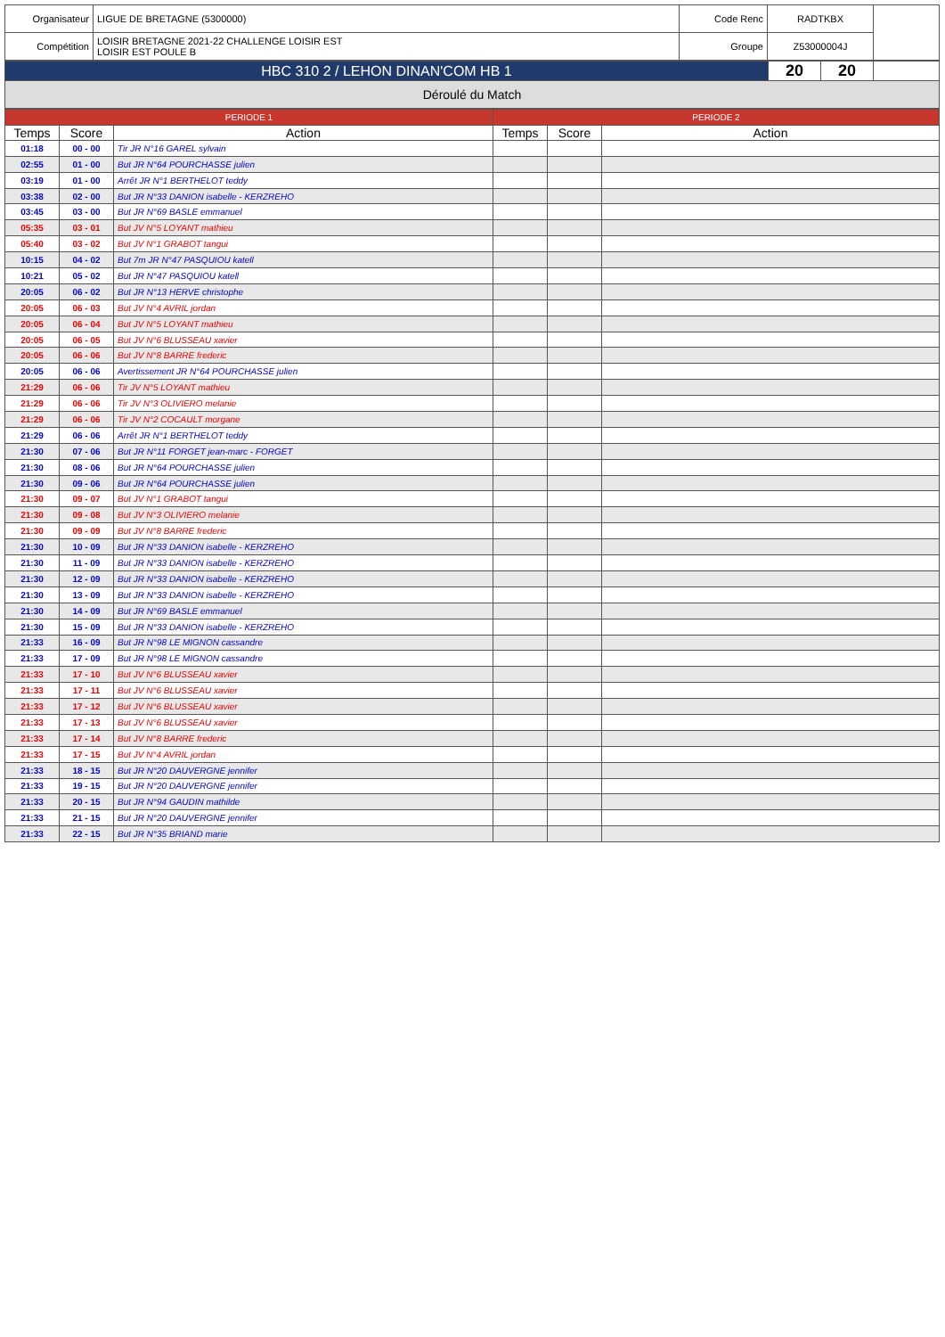| Organisateur | LIGUE DE BRETAGNE (5300000) | Code Renc | RADTKBX | |
| Compétition | LOISIR BRETAGNE 2021-22 CHALLENGE LOISIR EST LOISIR EST POULE B | Groupe | Z53000004J | |
| HBC 310 2 / LEHON DINAN'COM HB 1 | 20 | 20 | |
| Déroulé du Match | | | |
| PERIODE 1 | | | PERIODE 2 | | |
| Temps | Score | Action | Temps | Score | Action |
| 01:18 | 00 - 00 | Tir JR N°16 GAREL sylvain | | | |
| 02:55 | 01 - 00 | But JR N°64 POURCHASSE julien | | | |
| 03:19 | 01 - 00 | Arrêt JR N°1 BERTHELOT teddy | | | |
| 03:38 | 02 - 00 | But JR N°33 DANION isabelle - KERZREHO | | | |
| 03:45 | 03 - 00 | But JR N°69 BASLE emmanuel | | | |
| 05:35 | 03 - 01 | But JV N°5 LOYANT mathieu | | | |
| 05:40 | 03 - 02 | But JV N°1 GRABOT tangui | | | |
| 10:15 | 04 - 02 | But 7m JR N°47 PASQUIOU katell | | | |
| 10:21 | 05 - 02 | But JR N°47 PASQUIOU katell | | | |
| 20:05 | 06 - 02 | But JR N°13 HERVE christophe | | | |
| 20:05 | 06 - 03 | But JV N°4 AVRIL jordan | | | |
| 20:05 | 06 - 04 | But JV N°5 LOYANT mathieu | | | |
| 20:05 | 06 - 05 | But JV N°6 BLUSSEAU xavier | | | |
| 20:05 | 06 - 06 | But JV N°8 BARRE frederic | | | |
| 20:05 | 06 - 06 | Avertissement JR N°64 POURCHASSE julien | | | |
| 21:29 | 06 - 06 | Tir JV N°5 LOYANT mathieu | | | |
| 21:29 | 06 - 06 | Tir JV N°3 OLIVIERO melanie | | | |
| 21:29 | 06 - 06 | Tir JV N°2 COCAULT morgane | | | |
| 21:29 | 06 - 06 | Arrêt JR N°1 BERTHELOT teddy | | | |
| 21:30 | 07 - 06 | But JR N°11 FORGET jean-marc - FORGET | | | |
| 21:30 | 08 - 06 | But JR N°64 POURCHASSE julien | | | |
| 21:30 | 09 - 06 | But JR N°64 POURCHASSE julien | | | |
| 21:30 | 09 - 07 | But JV N°1 GRABOT tangui | | | |
| 21:30 | 09 - 08 | But JV N°3 OLIVIERO melanie | | | |
| 21:30 | 09 - 09 | But JV N°8 BARRE frederic | | | |
| 21:30 | 10 - 09 | But JR N°33 DANION isabelle - KERZREHO | | | |
| 21:30 | 11 - 09 | But JR N°33 DANION isabelle - KERZREHO | | | |
| 21:30 | 12 - 09 | But JR N°33 DANION isabelle - KERZREHO | | | |
| 21:30 | 13 - 09 | But JR N°33 DANION isabelle - KERZREHO | | | |
| 21:30 | 14 - 09 | But JR N°69 BASLE emmanuel | | | |
| 21:30 | 15 - 09 | But JR N°33 DANION isabelle - KERZREHO | | | |
| 21:33 | 16 - 09 | But JR N°98 LE MIGNON cassandre | | | |
| 21:33 | 17 - 09 | But JR N°98 LE MIGNON cassandre | | | |
| 21:33 | 17 - 10 | But JV N°6 BLUSSEAU xavier | | | |
| 21:33 | 17 - 11 | But JV N°6 BLUSSEAU xavier | | | |
| 21:33 | 17 - 12 | But JV N°6 BLUSSEAU xavier | | | |
| 21:33 | 17 - 13 | But JV N°6 BLUSSEAU xavier | | | |
| 21:33 | 17 - 14 | But JV N°8 BARRE frederic | | | |
| 21:33 | 17 - 15 | But JV N°4 AVRIL jordan | | | |
| 21:33 | 18 - 15 | But JR N°20 DAUVERGNE jennifer | | | |
| 21:33 | 19 - 15 | But JR N°20 DAUVERGNE jennifer | | | |
| 21:33 | 20 - 15 | But JR N°94 GAUDIN mathilde | | | |
| 21:33 | 21 - 15 | But JR N°20 DAUVERGNE jennifer | | | |
| 21:33 | 22 - 15 | But JR N°35 BRIAND marie | | | |